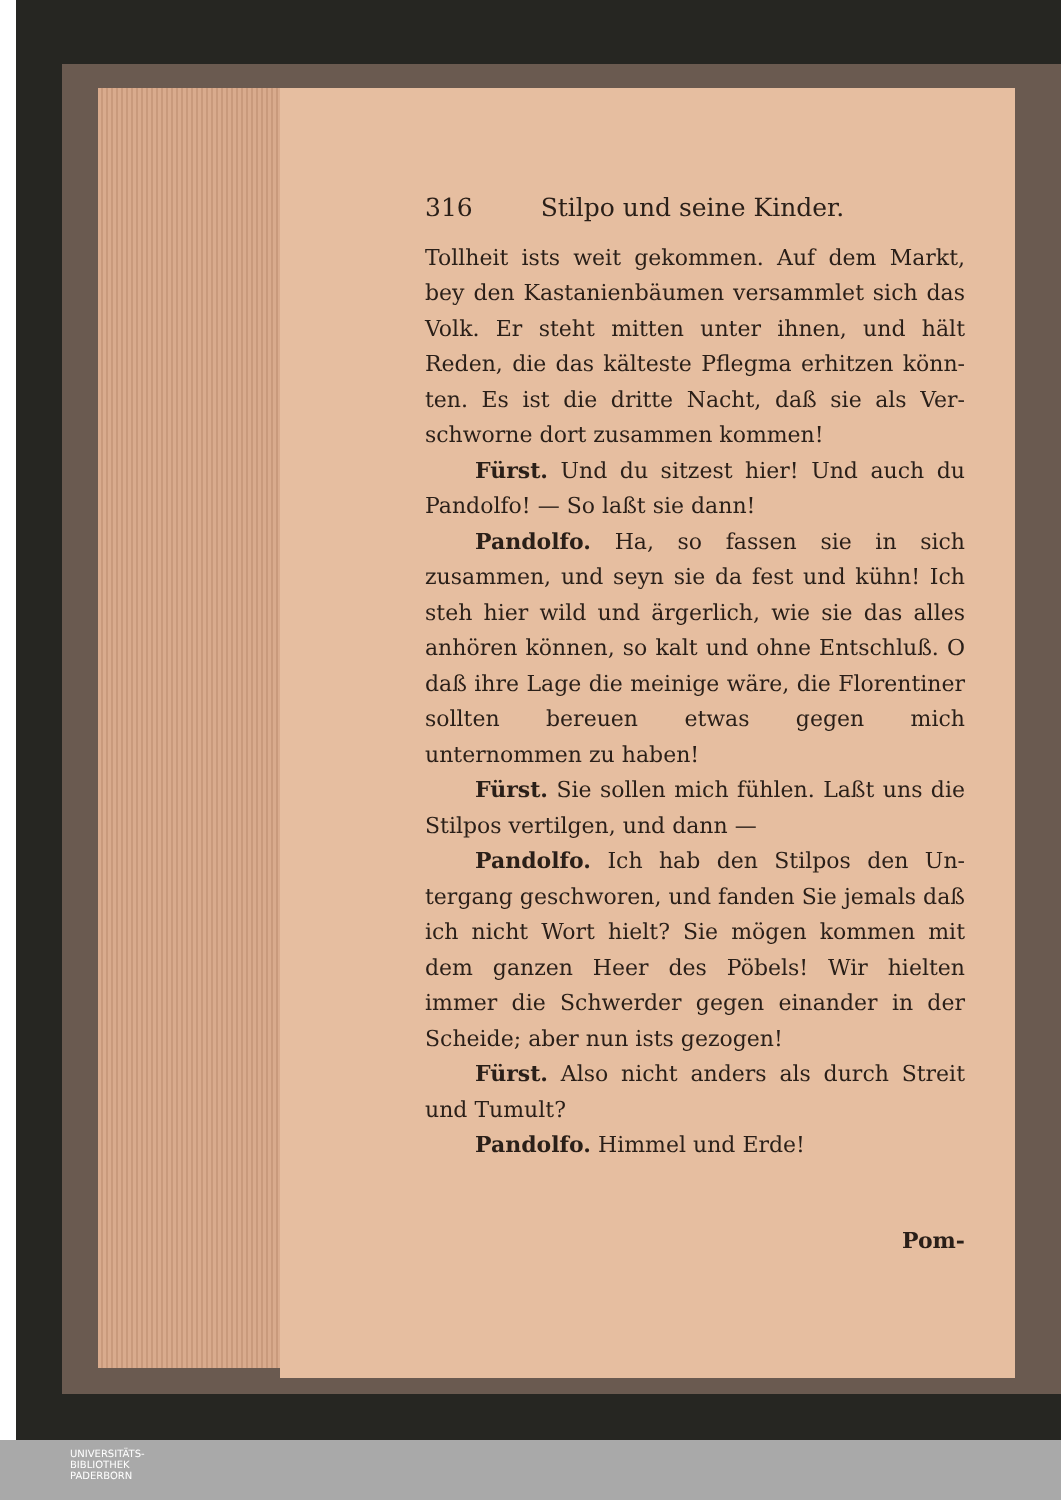316 Stilpo und seine Kinder.
Tollheit ists weit gekommen. Auf dem Markt, bey den Kastanienbäumen versammlet sich das Volk. Er steht mitten unter ihnen, und hält Reden, die das kälteste Pflegma erhitzen könn- ten. Es ist die dritte Nacht, daß sie als Ver- schworne dort zusammen kommen!
Fürst. Und du sitzest hier! Und auch du Pandolfo! — So laßt sie dann!
Pandolfo. Ha, so fassen sie in sich zusammen, und seyn sie da fest und kühn! Ich steh hier wild und ärgerlich, wie sie das alles anhören können, so kalt und ohne Entschluß. O daß ihre Lage die meinige wäre, die Florentiner sollten bereuen etwas gegen mich unternommen zu haben!
Fürst. Sie sollen mich fühlen. Laßt uns die Stilpos vertilgen, und dann —
Pandolfo. Ich hab den Stilpos den Un- tergang geschworen, und fanden Sie jemals daß ich nicht Wort hielt? Sie mögen kommen mit dem ganzen Heer des Pöbels! Wir hielten immer die Schwerder gegen einander in der Scheide; aber nun ists gezogen!
Fürst. Also nicht anders als durch Streit und Tumult?
Pandolfo. Himmel und Erde!
Pom-
UNIVERSITÄTS-
BIBLIOTHEK
PADERBORN